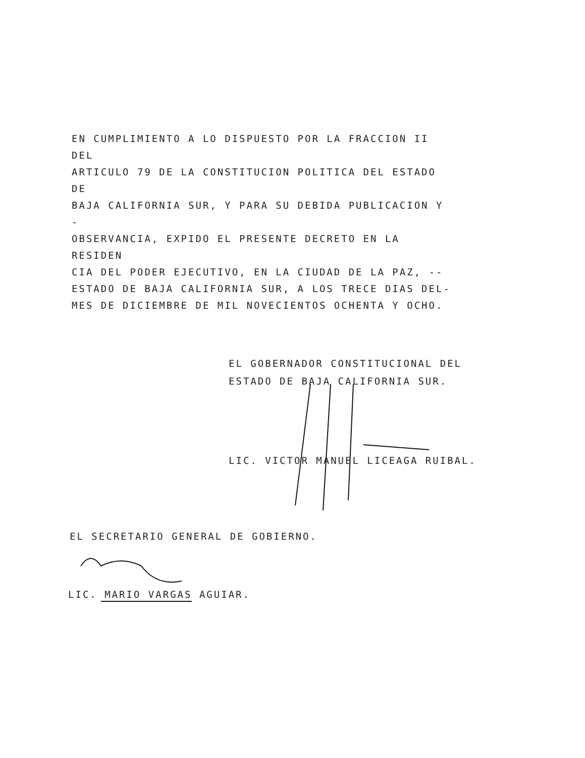EN CUMPLIMIENTO A LO DISPUESTO POR LA FRACCION II DEL
ARTICULO 79 DE LA CONSTITUCION POLITICA DEL ESTADO DE
BAJA CALIFORNIA SUR, Y PARA SU DEBIDA PUBLICACION Y -
OBSERVANCIA, EXPIDO EL PRESENTE DECRETO EN LA RESIDEN
CIA DEL PODER EJECUTIVO, EN LA CIUDAD DE LA PAZ, --
ESTADO DE BAJA CALIFORNIA SUR, A LOS TRECE DIAS DEL-
MES DE DICIEMBRE DE MIL NOVECIENTOS OCHENTA Y OCHO.
EL GOBERNADOR CONSTITUCIONAL DEL
ESTADO DE BAJA CALIFORNIA SUR.
LIC. VICTOR MANUEL LICEAGA RUIBAL.
EL SECRETARIO GENERAL DE GOBIERNO.
LIC. MARIO VARGAS AGUIAR.